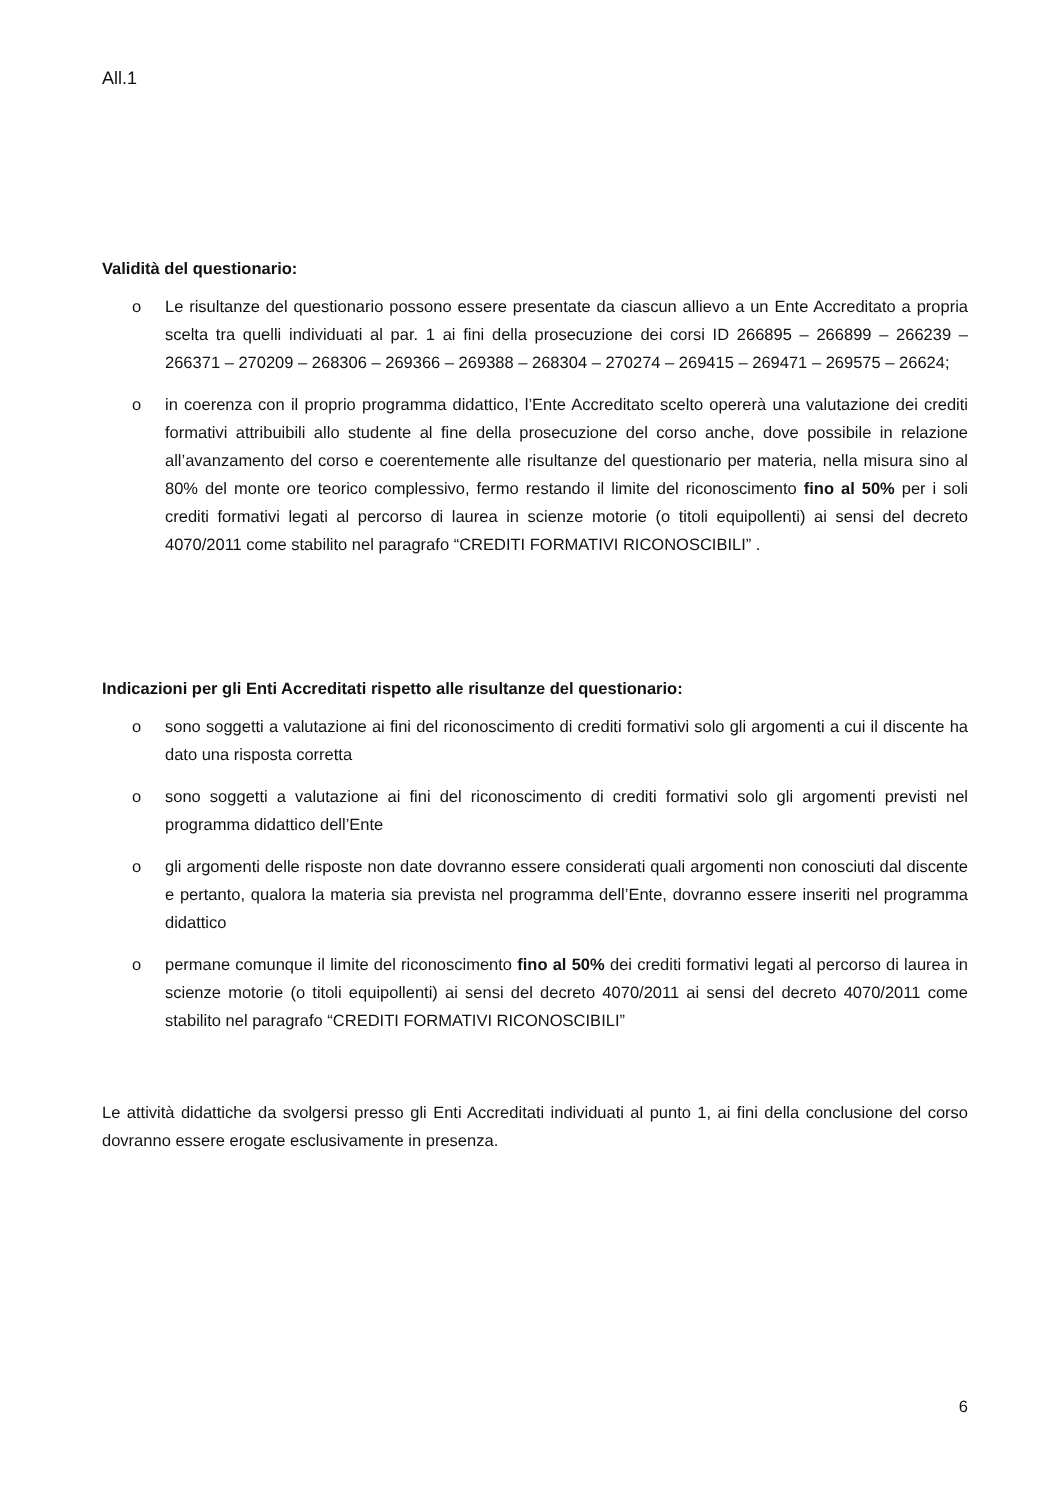All.1
Validità del questionario:
o Le risultanze del questionario possono essere presentate da ciascun allievo a un Ente Accreditato a propria scelta tra quelli individuati al par. 1 ai fini della prosecuzione dei corsi ID 266895 – 266899 – 266239 – 266371 – 270209 – 268306 – 269366 – 269388 – 268304 – 270274 – 269415 – 269471 – 269575 – 26624;
o in coerenza con il proprio programma didattico, l’Ente Accreditato scelto opererà una valutazione dei crediti formativi attribuibili allo studente al fine della prosecuzione del corso anche, dove possibile in relazione all’avanzamento del corso e coerentemente alle risultanze del questionario per materia, nella misura sino al 80% del monte ore teorico complessivo, fermo restando il limite del riconoscimento fino al 50% per i soli crediti formativi legati al percorso di laurea in scienze motorie (o titoli equipollenti) ai sensi del decreto 4070/2011 come stabilito nel paragrafo “CREDITI FORMATIVI RICONOSCIBILI” .
Indicazioni per gli Enti Accreditati rispetto alle risultanze del questionario:
o sono soggetti a valutazione ai fini del riconoscimento di crediti formativi solo gli argomenti a cui il discente ha dato una risposta corretta
o sono soggetti a valutazione ai fini del riconoscimento di crediti formativi solo gli argomenti previsti nel programma didattico dell’Ente
o gli argomenti delle risposte non date dovranno essere considerati quali argomenti non conosciuti dal discente e pertanto, qualora la materia sia prevista nel programma dell’Ente, dovranno essere inseriti nel programma didattico
o permane comunque il limite del riconoscimento fino al 50% dei crediti formativi legati al percorso di laurea in scienze motorie (o titoli equipollenti) ai sensi del decreto 4070/2011 ai sensi del decreto 4070/2011 come stabilito nel paragrafo “CREDITI FORMATIVI RICONOSCIBILI”
Le attività didattiche da svolgersi presso gli Enti Accreditati individuati al punto 1, ai fini della conclusione del corso dovranno essere erogate esclusivamente in presenza.
6